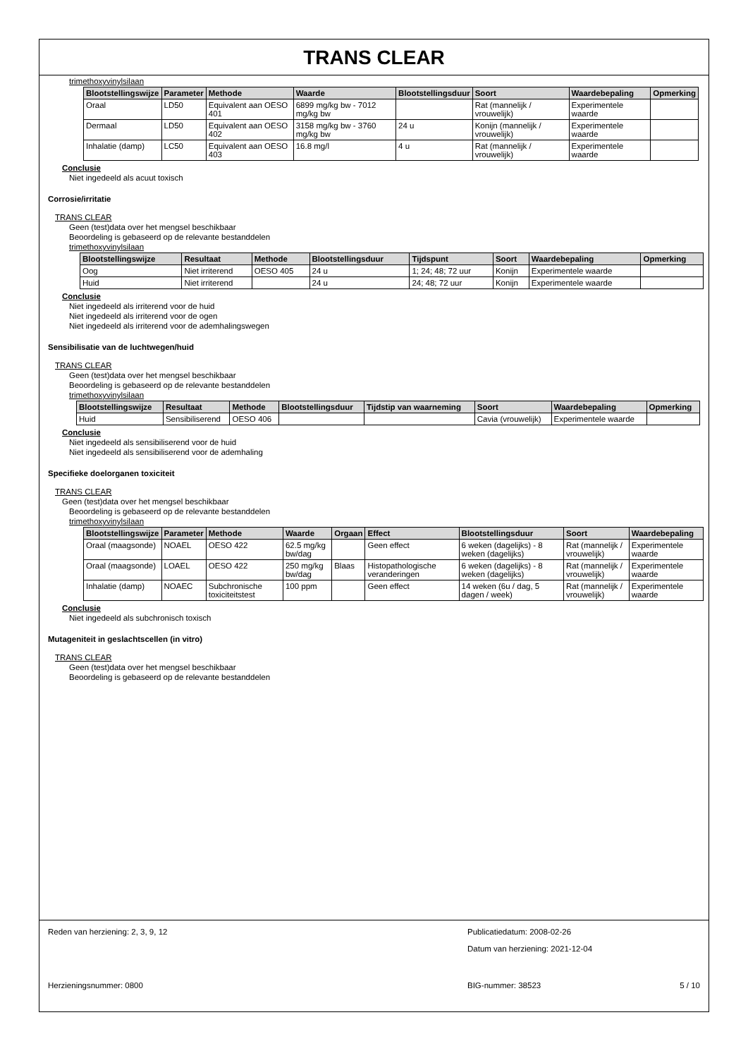TRANS CLEAR
trimethoxyvinylsilaan
| Blootstellingswijze | Parameter | Methode | Waarde | Blootstellingsduur | Soort | Waardebepaling | Opmerking |
| --- | --- | --- | --- | --- | --- | --- | --- |
| Oraal | LD50 | Equivalent aan OESO 401 | 6899 mg/kg bw - 7012 mg/kg bw | | Rat (mannelijk / vrouwelijk) | Experimentele waarde | |
| Dermaal | LD50 | Equivalent aan OESO 402 | 3158 mg/kg bw - 3760 mg/kg bw | 24 u | Konijn (mannelijk / vrouwelijk) | Experimentele waarde | |
| Inhalatie (damp) | LC50 | Equivalent aan OESO 403 | 16.8 mg/l | 4 u | Rat (mannelijk / vrouwelijk) | Experimentele waarde | |
Conclusie
Niet ingedeeld als acuut toxisch
Corrosie/irritatie
TRANS CLEAR
Geen (test)data over het mengsel beschikbaar
Beoordeling is gebaseerd op de relevante bestanddelen
trimethoxyvinylsilaan
| Blootstellingswijze | Resultaat | Methode | Blootstellingsduur | Tijdspunt | Soort | Waardebepaling | Opmerking |
| --- | --- | --- | --- | --- | --- | --- | --- |
| Oog | Niet irriterend | OESO 405 | 24 u | 1; 24; 48; 72 uur | Konijn | Experimentele waarde | |
| Huid | Niet irriterend | | 24 u | 24; 48; 72 uur | Konijn | Experimentele waarde | |
Conclusie
Niet ingedeeld als irriterend voor de huid
Niet ingedeeld als irriterend voor de ogen
Niet ingedeeld als irriterend voor de ademhalingswegen
Sensibilisatie van de luchtwegen/huid
TRANS CLEAR
Geen (test)data over het mengsel beschikbaar
Beoordeling is gebaseerd op de relevante bestanddelen
trimethoxyvinylsilaan
| Blootstellingswijze | Resultaat | Methode | Blootstellingsduur | Tijdstip van waarneming | Soort | Waardebepaling | Opmerking |
| --- | --- | --- | --- | --- | --- | --- | --- |
| Huid | Sensibiliserend | OESO 406 | | | Cavia (vrouwelijk) | Experimentele waarde | |
Conclusie
Niet ingedeeld als sensibiliserend voor de huid
Niet ingedeeld als sensibiliserend voor de ademhaling
Specifieke doelorganen toxiciteit
TRANS CLEAR
Geen (test)data over het mengsel beschikbaar
Beoordeling is gebaseerd op de relevante bestanddelen
trimethoxyvinylsilaan
| Blootstellingswijze | Parameter | Methode | Waarde | Orgaan | Effect | Blootstellingsduur | Soort | Waardebepaling |
| --- | --- | --- | --- | --- | --- | --- | --- | --- |
| Oraal (maagsonde) | NOAEL | OESO 422 | 62.5 mg/kg bw/dag | | Geen effect | 6 weken (dagelijks) - 8 weken (dagelijks) | Rat (mannelijk / vrouwelijk) | Experimentele waarde |
| Oraal (maagsonde) | LOAEL | OESO 422 | 250 mg/kg bw/dag | Blaas | Histopathologische veranderingen | 6 weken (dagelijks) - 8 weken (dagelijks) | Rat (mannelijk / vrouwelijk) | Experimentele waarde |
| Inhalatie (damp) | NOAEC | Subchronische toxiciteitstest | 100 ppm | | Geen effect | 14 weken (6u / dag, 5 dagen / week) | Rat (mannelijk / vrouwelijk) | Experimentele waarde |
Conclusie
Niet ingedeeld als subchronisch toxisch
Mutageniteit in geslachtscellen (in vitro)
TRANS CLEAR
Geen (test)data over het mengsel beschikbaar
Beoordeling is gebaseerd op de relevante bestanddelen
Reden van herziening: 2, 3, 9, 12
Publicatiedatum: 2008-02-26
Datum van herziening: 2021-12-04
Herzieningsnummer: 0800 BIG-nummer: 38523 5 / 10